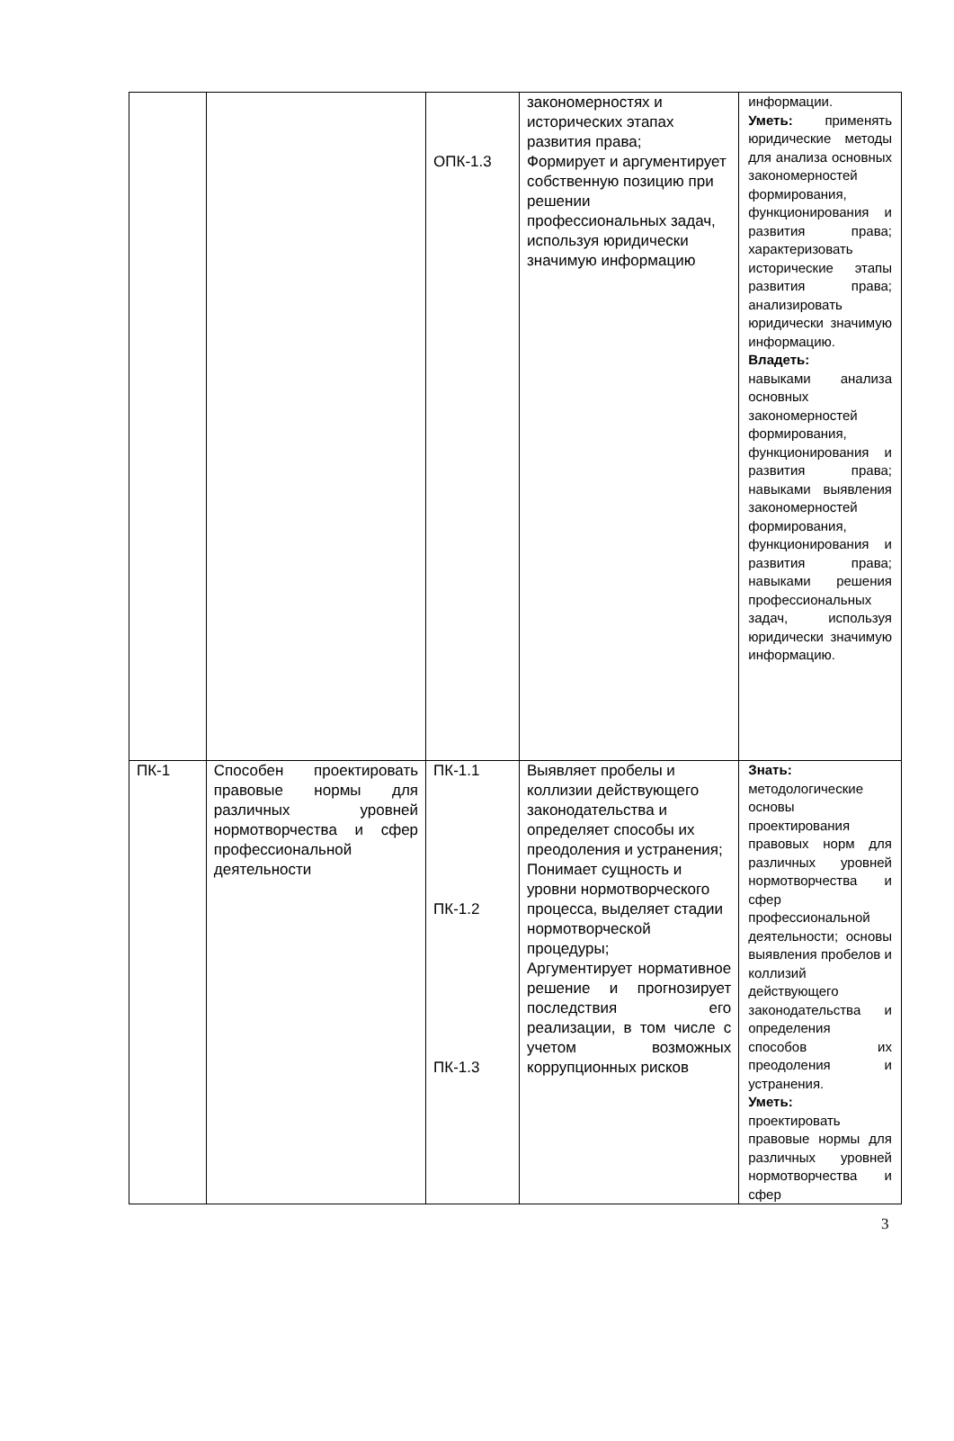| | | ОПК-1.3 | закономерностях и исторических этапах развития права; Формирует и аргументирует собственную позицию при решении профессиональных задач, используя юридически значимую информацию | информации. Уметь: применять юридические методы для анализа основных закономерностей формирования, функционирования и развития права; характеризовать исторические этапы развития права; анализировать юридически значимую информацию. Владеть: навыками анализа основных закономерностей формирования, функционирования и развития права; навыками выявления закономерностей формирования, функционирования и развития права; навыками решения профессиональных задач, используя юридически значимую информацию. |
| ПК-1 | Способен проектировать правовые нормы для различных уровней нормотворчества и сфер профессиональной деятельности | ПК-1.1 ПК-1.2 ПК-1.3 | Выявляет пробелы и коллизии действующего законодательства и определяет способы их преодоления и устранения; Понимает сущность и уровни нормотворческого процесса, выделяет стадии нормотворческой процедуры; Аргументирует нормативное решение и прогнозирует последствия его реализации, в том числе с учетом возможных коррупционных рисков | Знать: методологические основы проектирования правовых норм для различных уровней нормотворчества и сфер профессиональной деятельности; основы выявления пробелов и коллизий действующего законодательства и определения способов их преодоления и устранения. Уметь: проектировать правовые нормы для различных уровней нормотворчества и сфер |
3